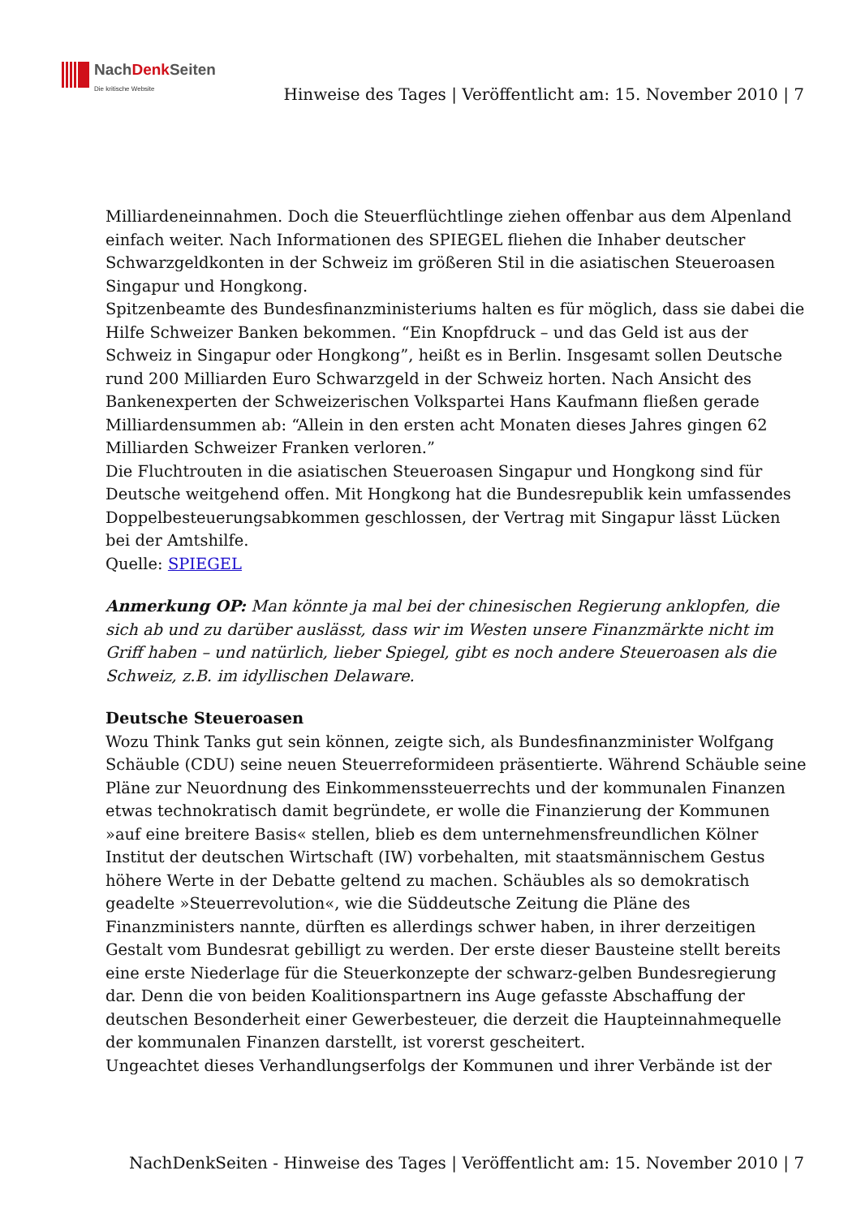NachDenk Seiten
Die kritische Website
Hinweise des Tages | Veröffentlicht am: 15. November 2010 | 7
Milliardeneinnahmen. Doch die Steuerflüchtlinge ziehen offenbar aus dem Alpenland einfach weiter. Nach Informationen des SPIEGEL fliehen die Inhaber deutscher Schwarzgeldkonten in der Schweiz im größeren Stil in die asiatischen Steueroasen Singapur und Hongkong.
Spitzenbeamte des Bundesfinanzministeriums halten es für möglich, dass sie dabei die Hilfe Schweizer Banken bekommen. “Ein Knopfdruck – und das Geld ist aus der Schweiz in Singapur oder Hongkong”, heißt es in Berlin. Insgesamt sollen Deutsche rund 200 Milliarden Euro Schwarzgeld in der Schweiz horten. Nach Ansicht des Bankenexperten der Schweizerischen Volkspartei Hans Kaufmann fließen gerade Milliardensummen ab: “Allein in den ersten acht Monaten dieses Jahres gingen 62 Milliarden Schweizer Franken verloren.”
Die Fluchtrouten in die asiatischen Steueroasen Singapur und Hongkong sind für Deutsche weitgehend offen. Mit Hongkong hat die Bundesrepublik kein umfassendes Doppelbesteuerungsabkommen geschlossen, der Vertrag mit Singapur lässt Lücken bei der Amtshilfe.
Quelle: SPIEGEL
Anmerkung OP: Man könnte ja mal bei der chinesischen Regierung anklopfen, die sich ab und zu darüber auslässt, dass wir im Westen unsere Finanzmärkte nicht im Griff haben – und natürlich, lieber Spiegel, gibt es noch andere Steueroasen als die Schweiz, z.B. im idyllischen Delaware.
Deutsche Steueroasen
Wozu Think Tanks gut sein können, zeigte sich, als Bundesfinanzminister Wolfgang Schäuble (CDU) seine neuen Steuerreformideen präsentierte. Während Schäuble seine Pläne zur Neuordnung des Einkommenssteuerrechts und der kommunalen Finanzen etwas technokratisch damit begründete, er wolle die Finanzierung der Kommunen »auf eine breitere Basis« stellen, blieb es dem unternehmensfreundlichen Kölner Institut der deutschen Wirtschaft (IW) vorbehalten, mit staatsmännischem Gestus höhere Werte in der Debatte geltend zu machen. Schäubles als so demokratisch geadelte »Steuerrevolution«, wie die Süddeutsche Zeitung die Pläne des Finanzministers nannte, dürften es allerdings schwer haben, in ihrer derzeitigen Gestalt vom Bundesrat gebilligt zu werden. Der erste dieser Bausteine stellt bereits eine erste Niederlage für die Steuerkonzepte der schwarz-gelben Bundesregierung dar. Denn die von beiden Koalitionspartnern ins Auge gefasste Abschaffung der deutschen Besonderheit einer Gewerbesteuer, die derzeit die Haupteinnahmequelle der kommunalen Finanzen darstellt, ist vorerst gescheitert.
Ungeachtet dieses Verhandlungserfolgs der Kommunen und ihrer Verbände ist der
NachDenkSeiten - Hinweise des Tages | Veröffentlicht am: 15. November 2010 | 7